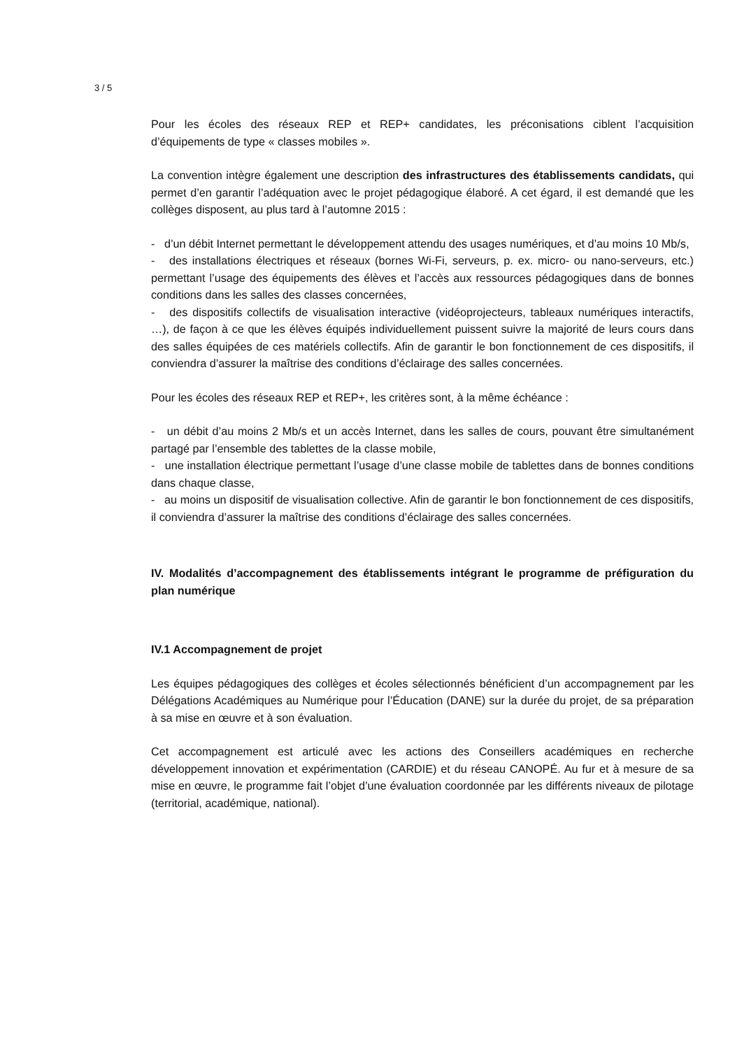3 / 5
Pour les écoles des réseaux REP et REP+ candidates, les préconisations ciblent l’acquisition d’équipements de type « classes mobiles ».
La convention intègre également une description des infrastructures des établissements candidats, qui permet d’en garantir l’adéquation avec le projet pédagogique élaboré. A cet égard, il est demandé que les collèges disposent, au plus tard à l’automne 2015 :
- d’un débit Internet permettant le développement attendu des usages numériques, et d’au moins 10 Mb/s,
- des installations électriques et réseaux (bornes Wi-Fi, serveurs, p. ex. micro- ou nano-serveurs, etc.) permettant l’usage des équipements des élèves et l’accès aux ressources pédagogiques dans de bonnes conditions dans les salles des classes concernées,
- des dispositifs collectifs de visualisation interactive (vidéoprojecteurs, tableaux numériques interactifs, …), de façon à ce que les élèves équipés individuellement puissent suivre la majorité de leurs cours dans des salles équipées de ces matériels collectifs. Afin de garantir le bon fonctionnement de ces dispositifs, il conviendra d’assurer la maîtrise des conditions d’éclairage des salles concernées.
Pour les écoles des réseaux REP et REP+, les critères sont, à la même échéance :
- un débit d’au moins 2 Mb/s et un accès Internet, dans les salles de cours, pouvant être simultanément partagé par l’ensemble des tablettes de la classe mobile,
- une installation électrique permettant l’usage d’une classe mobile de tablettes dans de bonnes conditions dans chaque classe,
- au moins un dispositif de visualisation collective. Afin de garantir le bon fonctionnement de ces dispositifs, il conviendra d’assurer la maîtrise des conditions d’éclairage des salles concernées.
IV. Modalités d’accompagnement des établissements intégrant le programme de préfiguration du plan numérique
IV.1 Accompagnement de projet
Les équipes pédagogiques des collèges et écoles sélectionnés bénéficient d’un accompagnement par les Délégations Académiques au Numérique pour l’Éducation (DANE) sur la durée du projet, de sa préparation à sa mise en œuvre et à son évaluation.
Cet accompagnement est articulé avec les actions des Conseillers académiques en recherche développement innovation et expérimentation (CARDIE) et du réseau CANOPÉ. Au fur et à mesure de sa mise en œuvre, le programme fait l’objet d’une évaluation coordonnée par les différents niveaux de pilotage (territorial, académique, national).